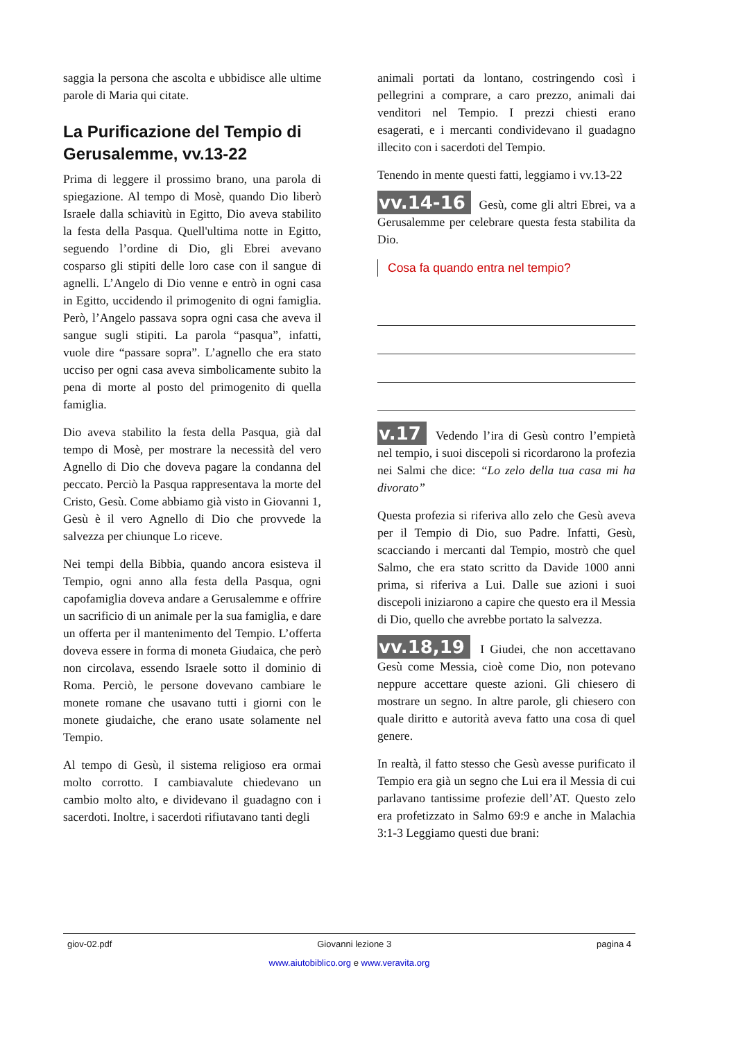saggia la persona che ascolta e ubbidisce alle ultime parole di Maria qui citate.
La Purificazione del Tempio di Gerusalemme, vv.13-22
Prima di leggere il prossimo brano, una parola di spiegazione. Al tempo di Mosè, quando Dio liberò Israele dalla schiavitù in Egitto, Dio aveva stabilito la festa della Pasqua. Quell'ultima notte in Egitto, seguendo l’ordine di Dio, gli Ebrei avevano cosparso gli stipiti delle loro case con il sangue di agnelli. L’Angelo di Dio venne e entrò in ogni casa in Egitto, uccidendo il primogenito di ogni famiglia. Però, l’Angelo passava sopra ogni casa che aveva il sangue sugli stipiti. La parola “pasqua”, infatti, vuole dire “passare sopra”. L’agnello che era stato ucciso per ogni casa aveva simbolicamente subito la pena di morte al posto del primogenito di quella famiglia.
Dio aveva stabilito la festa della Pasqua, già dal tempo di Mosè, per mostrare la necessità del vero Agnello di Dio che doveva pagare la condanna del peccato. Perciò la Pasqua rappresentava la morte del Cristo, Gesù. Come abbiamo già visto in Giovanni 1, Gesù è il vero Agnello di Dio che provvede la salvezza per chiunque Lo riceve.
Nei tempi della Bibbia, quando ancora esisteva il Tempio, ogni anno alla festa della Pasqua, ogni capofamiglia doveva andare a Gerusalemme e offrire un sacrificio di un animale per la sua famiglia, e dare un offerta per il mantenimento del Tempio. L’offerta doveva essere in forma di moneta Giudaica, che però non circolava, essendo Israele sotto il dominio di Roma. Perciò, le persone dovevano cambiare le monete romane che usavano tutti i giorni con le monete giudaiche, che erano usate solamente nel Tempio.
Al tempo di Gesù, il sistema religioso era ormai molto corrotto. I cambiavalute chiedevano un cambio molto alto, e dividevano il guadagno con i sacerdoti. Inoltre, i sacerdoti rifiutavano tanti degli
animali portati da lontano, costringendo così i pellegrini a comprare, a caro prezzo, animali dai venditori nel Tempio. I prezzi chiesti erano esagerati, e i mercanti condividevano il guadagno illecito con i sacerdoti del Tempio.
Tenendo in mente questi fatti, leggiamo i vv.13-22
vv.14-16 Gesù, come gli altri Ebrei, va a Gerusalemme per celebrare questa festa stabilita da Dio.
Cosa fa quando entra nel tempio?
v.17 Vedendo l’ira di Gesù contro l’empietà nel tempio, i suoi discepoli si ricordarono la profezia nei Salmi che dice: “Lo zelo della tua casa mi ha divorato”
Questa profezia si riferiva allo zelo che Gesù aveva per il Tempio di Dio, suo Padre. Infatti, Gesù, scacciando i mercanti dal Tempio, mostrò che quel Salmo, che era stato scritto da Davide 1000 anni prima, si riferiva a Lui. Dalle sue azioni i suoi discepoli iniziarono a capire che questo era il Messia di Dio, quello che avrebbe portato la salvezza.
vv.18,19 I Giudei, che non accettavano Gesù come Messia, cioè come Dio, non potevano neppure accettare queste azioni. Gli chiesero di mostrare un segno. In altre parole, gli chiesero con quale diritto e autorità aveva fatto una cosa di quel genere.
In realtà, il fatto stesso che Gesù avesse purificato il Tempio era già un segno che Lui era il Messia di cui parlavano tantissime profezie dell’AT. Questo zelo era profetizzato in Salmo 69:9 e anche in Malachia 3:1-3 Leggiamo questi due brani:
giov-02.pdf Giovanni lezione 3 pagina 4
www.aiutobiblico.org e www.veravita.org